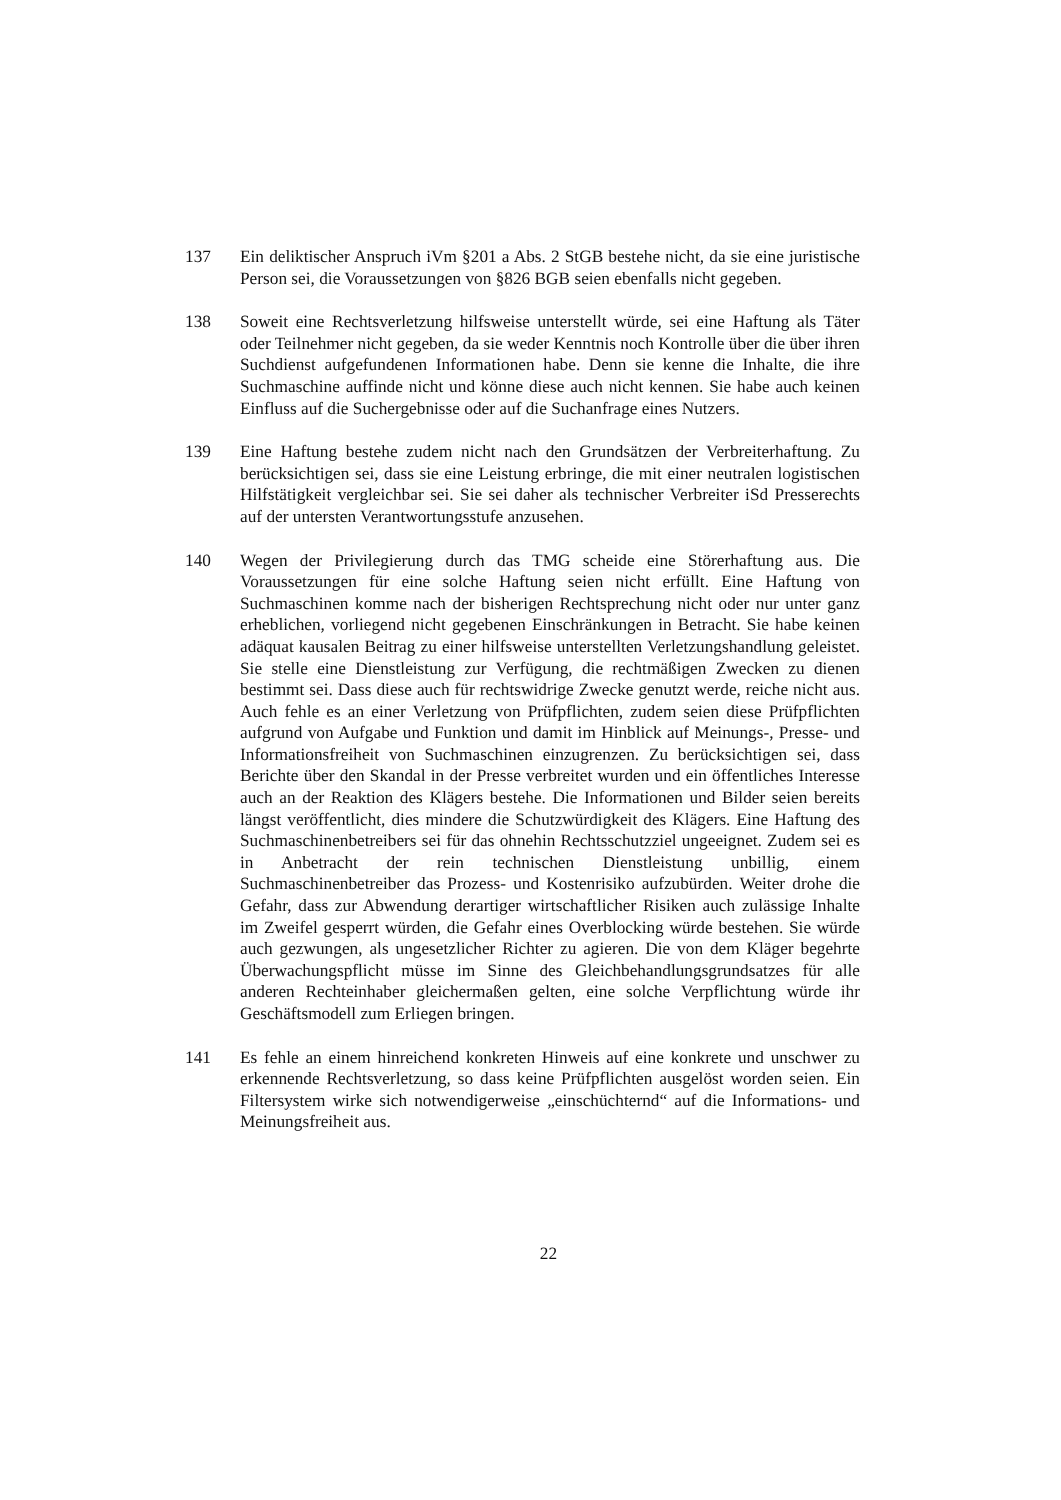137 Ein deliktischer Anspruch iVm §201 a Abs. 2 StGB bestehe nicht, da sie eine juristische Person sei, die Voraussetzungen von §826 BGB seien ebenfalls nicht gegeben.
138 Soweit eine Rechtsverletzung hilfsweise unterstellt würde, sei eine Haftung als Täter oder Teilnehmer nicht gegeben, da sie weder Kenntnis noch Kontrolle über die über ihren Suchdienst aufgefundenen Informationen habe. Denn sie kenne die Inhalte, die ihre Suchmaschine auffinde nicht und könne diese auch nicht kennen. Sie habe auch keinen Einfluss auf die Suchergebnisse oder auf die Suchanfrage eines Nutzers.
139 Eine Haftung bestehe zudem nicht nach den Grundsätzen der Verbreiterhaftung. Zu berücksichtigen sei, dass sie eine Leistung erbringe, die mit einer neutralen logistischen Hilfstätigkeit vergleichbar sei. Sie sei daher als technischer Verbreiter iSd Presserechts auf der untersten Verantwortungsstufe anzusehen.
140 Wegen der Privilegierung durch das TMG scheide eine Störerhaftung aus. Die Voraussetzungen für eine solche Haftung seien nicht erfüllt. Eine Haftung von Suchmaschinen komme nach der bisherigen Rechtsprechung nicht oder nur unter ganz erheblichen, vorliegend nicht gegebenen Einschränkungen in Betracht. Sie habe keinen adäquat kausalen Beitrag zu einer hilfsweise unterstellten Verletzungshandlung geleistet. Sie stelle eine Dienstleistung zur Verfügung, die rechtmäßigen Zwecken zu dienen bestimmt sei. Dass diese auch für rechtswidrige Zwecke genutzt werde, reiche nicht aus. Auch fehle es an einer Verletzung von Prüfpflichten, zudem seien diese Prüfpflichten aufgrund von Aufgabe und Funktion und damit im Hinblick auf Meinungs-, Presse- und Informationsfreiheit von Suchmaschinen einzugrenzen. Zu berücksichtigen sei, dass Berichte über den Skandal in der Presse verbreitet wurden und ein öffentliches Interesse auch an der Reaktion des Klägers bestehe. Die Informationen und Bilder seien bereits längst veröffentlicht, dies mindere die Schutzwürdigkeit des Klägers. Eine Haftung des Suchmaschinenbetreibers sei für das ohnehin Rechtsschutzziel ungeeignet. Zudem sei es in Anbetracht der rein technischen Dienstleistung unbillig, einem Suchmaschinenbetreiber das Prozess- und Kostenrisiko aufzubürden. Weiter drohe die Gefahr, dass zur Abwendung derartiger wirtschaftlicher Risiken auch zulässige Inhalte im Zweifel gesperrt würden, die Gefahr eines Overblocking würde bestehen. Sie würde auch gezwungen, als ungesetzlicher Richter zu agieren. Die von dem Kläger begehrte Überwachungspflicht müsse im Sinne des Gleichbehandlungsgrundsatzes für alle anderen Rechteinhaber gleichermaßen gelten, eine solche Verpflichtung würde ihr Geschäftsmodell zum Erliegen bringen.
141 Es fehle an einem hinreichend konkreten Hinweis auf eine konkrete und unschwer zu erkennende Rechtsverletzung, so dass keine Prüfpflichten ausgelöst worden seien. Ein Filtersystem wirke sich notwendigerweise „einschüchternd“ auf die Informations- und Meinungsfreiheit aus.
22